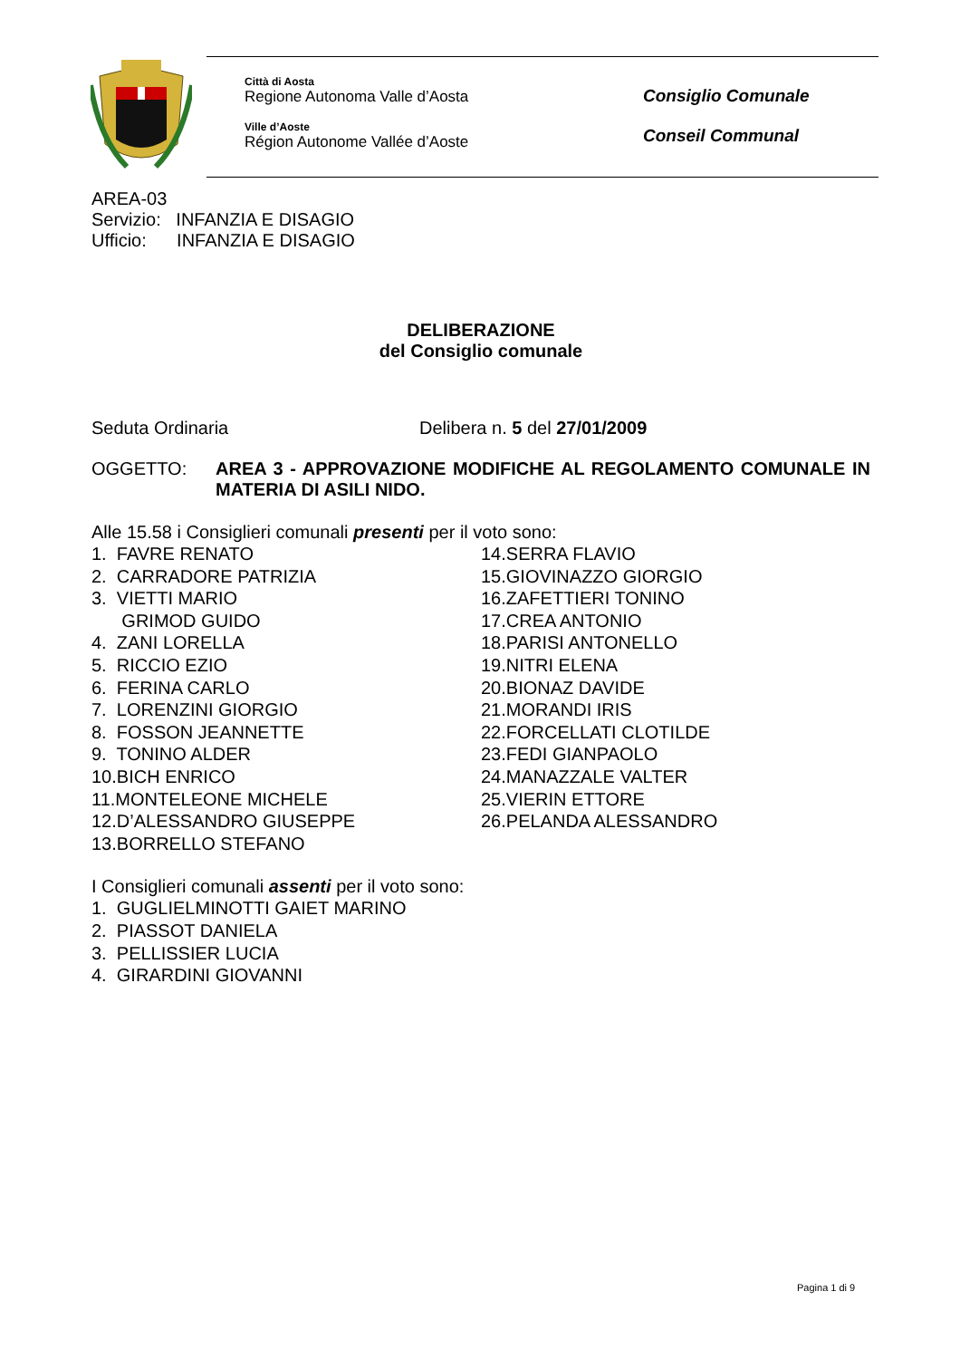Città di Aosta
Regione Autonoma Valle d’Aosta
Ville d’Aoste
Région Autonome Vallée d’Aoste
Consiglio Comunale
Conseil Communal
AREA-03
Servizio: INFANZIA E DISAGIO
Ufficio: INFANZIA E DISAGIO
DELIBERAZIONE
del Consiglio comunale
Seduta Ordinaria Delibera n. 5 del 27/01/2009
OGGETTO: AREA 3 - APPROVAZIONE MODIFICHE AL REGOLAMENTO COMUNALE IN MATERIA DI ASILI NIDO.
Alle 15.58 i Consiglieri comunali presenti per il voto sono:
1. FAVRE RENATO
2. CARRADORE PATRIZIA
3. VIETTI MARIO
GRIMOD GUIDO
4. ZANI LORELLA
5. RICCIO EZIO
6. FERINA CARLO
7. LORENZINI GIORGIO
8. FOSSON JEANNETTE
9. TONINO ALDER
10.BICH ENRICO
11.MONTELEONE MICHELE
12.D’ALESSANDRO GIUSEPPE
13.BORRELLO STEFANO
14.SERRA FLAVIO
15.GIOVINAZZO GIORGIO
16.ZAFETTIERI TONINO
17.CREA ANTONIO
18.PARISI ANTONELLO
19.NITRI ELENA
20.BIONAZ DAVIDE
21.MORANDI IRIS
22.FORCELLATI CLOTILDE
23.FEDI GIANPAOLO
24.MANAZZALE VALTER
25.VIERIN ETTORE
26.PELANDA ALESSANDRO
I Consiglieri comunali assenti per il voto sono:
1. GUGLIELMINOTTI GAIET MARINO
2. PIASSOT DANIELA
3. PELLISSIER LUCIA
4. GIRARDINI GIOVANNI
Pagina 1 di 9